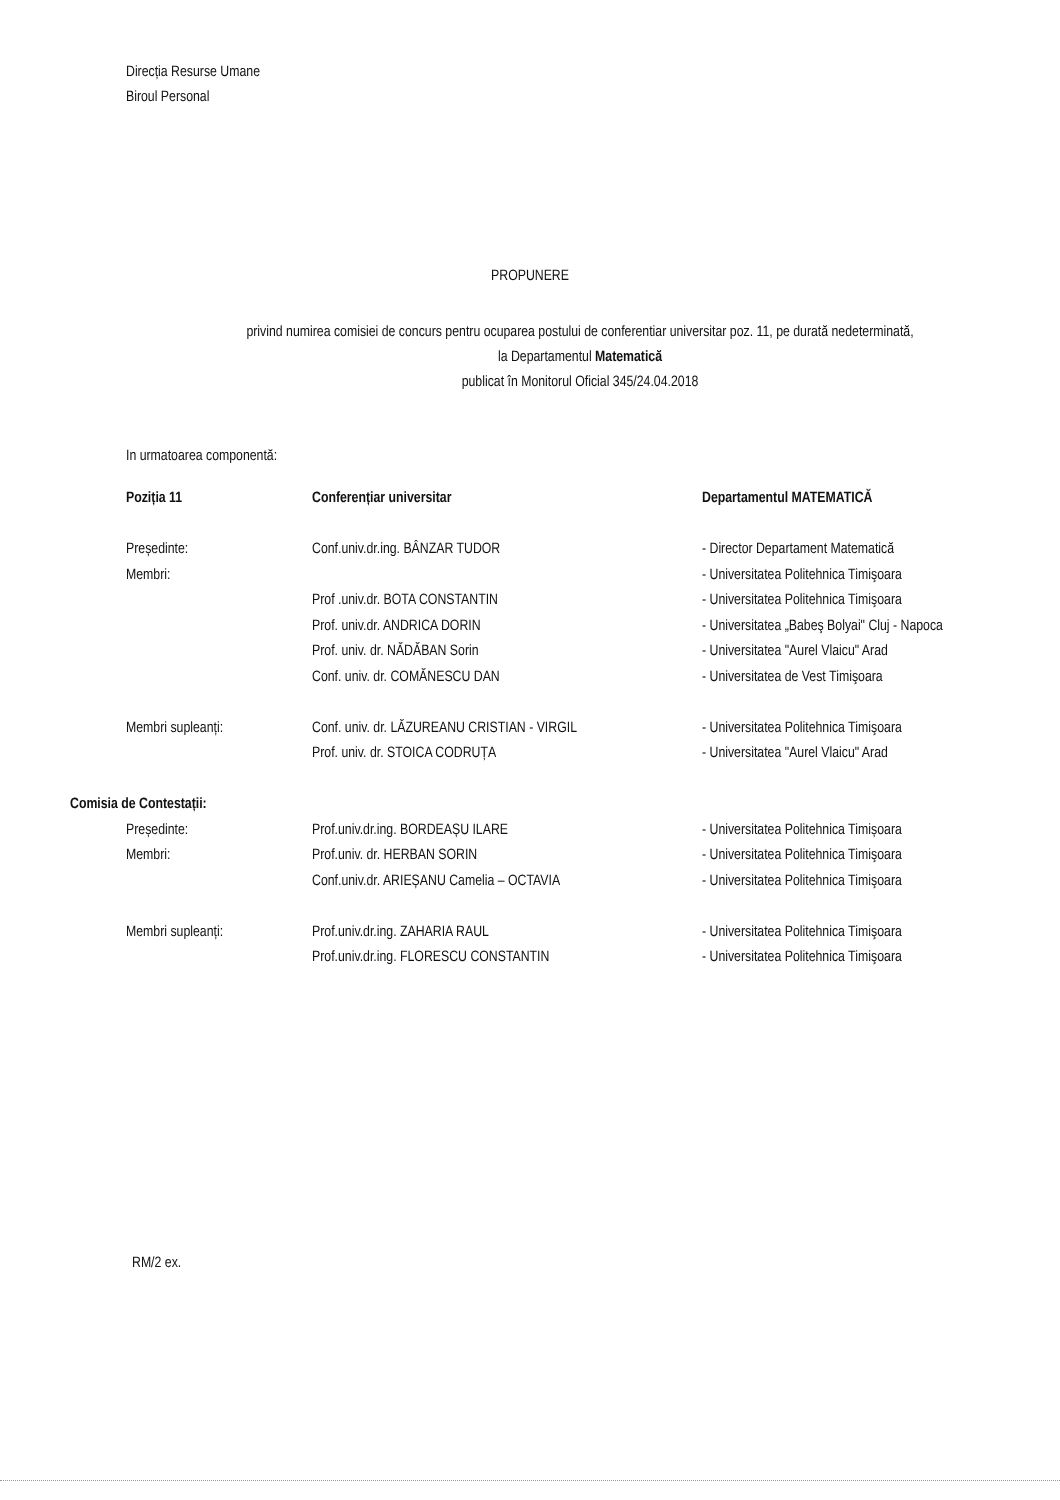Direcția Resurse Umane
Biroul Personal
PROPUNERE
privind numirea comisiei de concurs pentru ocuparea postului de conferentiar universitar poz. 11, pe durată nedeterminată,
la Departamentul Matematică
publicat în Monitorul Oficial 345/24.04.2018
In urmatoarea componentă:
| Poziția 11 | Conferențiar universitar | Departamentul MATEMATICĂ |
| Președinte: | Conf.univ.dr.ing. BÂNZAR TUDOR | - Director Departament Matematică |
| Membri: | | - Universitatea Politehnica Timişoara |
| | Prof .univ.dr. BOTA CONSTANTIN | - Universitatea Politehnica Timişoara |
| | Prof. univ.dr. ANDRICA DORIN | - Universitatea „Babeş Bolyai" Cluj - Napoca |
| | Prof. univ. dr. NĂDĂBAN Sorin | - Universitatea "Aurel Vlaicu" Arad |
| | Conf. univ. dr. COMĂNESCU DAN | - Universitatea de Vest Timişoara |
| Membri supleanți: | Conf. univ. dr. LĂZUREANU CRISTIAN - VIRGIL | - Universitatea Politehnica Timişoara |
| | Prof. univ. dr. STOICA CODRUȚA | - Universitatea "Aurel Vlaicu" Arad |
| Comisia de Contestații: | | |
| Președinte: | Prof.univ.dr.ing. BORDEAȘU ILARE | - Universitatea Politehnica Timișoara |
| Membri: | Prof.univ. dr. HERBAN SORIN | - Universitatea Politehnica Timişoara |
| | Conf.univ.dr. ARIEȘANU Camelia – OCTAVIA | - Universitatea Politehnica Timişoara |
| Membri supleanți: | Prof.univ.dr.ing. ZAHARIA RAUL | - Universitatea Politehnica Timişoara |
| | Prof.univ.dr.ing. FLORESCU CONSTANTIN | - Universitatea Politehnica Timişoara |
RM/2 ex.